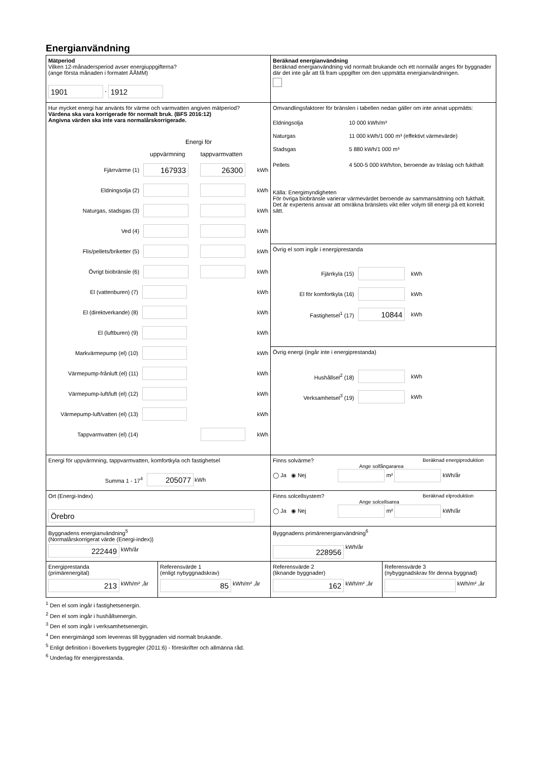Energianvändning
Mätperiod
Vilken 12-månadersperiod avser energiuppgifterna?
(ange första månaden i formatet ÅÅMM)
1901 - 1912
Beräknad energianvändning
Beräknad energianvändning vid normalt brukande och ett normalår anges för byggnader där det inte går att få fram uppgifter om den uppmätta energianvändningen.
Hur mycket energi har använts för värme och varmvatten angiven mätperiod?
Värdena ska vara korrigerade för normalt bruk. (BFS 2016:12)
Angivna värden ska inte vara normalårskorrigerade.
Energi för
uppvärmning tappvarmvatten
Fjärrvärme (1) 167933 26300 kWh
Eldningsolja (2) kWh
Naturgas, stadsgas (3) kWh
Ved (4) kWh
Flis/pellets/briketter (5) kWh
Övrigt biobränsle (6) kWh
El (vattenburen) (7) kWh
El (direktverkande) (8) kWh
El (luftburen) (9) kWh
Markvärmepump (el) (10) kWh
Värmepump-frånluft (el) (11) kWh
Värmepump-luft/luft (el) (12) kWh
Värmepump-luft/vatten (el) (13) kWh
Tappvarmvatten (el) (14) kWh
Omvandlingsfaktorer för bränslen i tabellen nedan gäller om inte annat uppmätts:
Eldningsolja 10 000 kWh/m³
Naturgas 11 000 kWh/1 000 m³ (effektivt värmevärde)
Stadsgas 5 880 kWh/1 000 m³
Pellets 4 500-5 000 kWh/ton, beroende av träslag och fukthalt
Källa: Energimyndigheten
För övriga biobränsle varierar värmevärdet beroende av sammansättning och fukthalt. Det är expertens ansvar att omräkna bränslets vikt eller volym till energi på ett korrekt sätt.
Övrig el som ingår i energiprestanda
Fjärrkyla (15) kWh
El för komfortkyla (16) kWh
Fastighetsel<sup>1</sup> (17) 10844 kWh
Övrig energi (ingår inte i energiprestanda)
Hushållsel<sup>2</sup> (18) kWh
Verksamhetsel<sup>3</sup> (19) kWh
Energi för uppvärmning, tappvarmvatten, komfortkyla och fastighetsel
Summa 1 - 17<sup>4</sup> 205077 kWh
Finns solvärme? Beräknad energiproduktion
Ange solfångararea
◯ Ja ◉ Nej m² kWh/år
Ort (Energi-Index)
Örebro
Finns solcellsystem? Beräknad elproduktion
Ange solcellsarea
◯ Ja ◉ Nej m² kWh/år
Byggnadens energianvändning<sup>5</sup>
(Normalårskorrigerat värde (Energi-index))
222449 kWh/år
Byggnadens primärenergianvändning<sup>6</sup>
228956 kWh/år
Energiprestanda
(primärenergital)
213 kWh/m² ,år
Referensvärde 1
(enligt nybyggnadskrav)
85 kWh/m² ,år
Referensvärde 2
(liknande byggnader)
162 kWh/m² ,år
Referensvärde 3
(nybyggnadskrav för denna byggnad)
kWh/m² ,år
<sup>1</sup> Den el som ingår i fastighetsenergin.
<sup>2</sup> Den el som ingår i hushållsenergin.
<sup>3</sup> Den el som ingår i verksamhetsenergin.
<sup>4</sup> Den energimängd som levereras till byggnaden vid normalt brukande.
<sup>5</sup> Enligt definition i Boverkets byggregler (2011:6) - föreskrifter och allmänna råd.
<sup>6</sup> Underlag för energiprestanda.